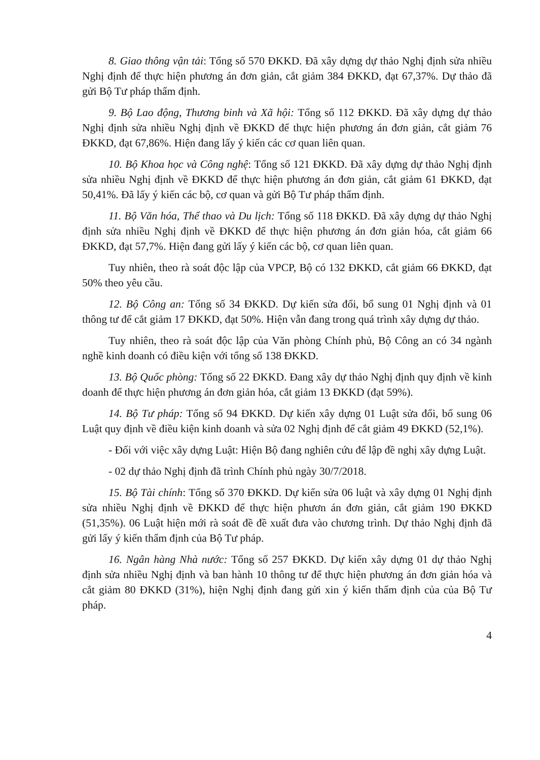8. Giao thông vận tải: Tổng số 570 ĐKKD. Đã xây dựng dự thảo Nghị định sửa nhiều Nghị định để thực hiện phương án đơn giản, cắt giảm 384 ĐKKD, đạt 67,37%. Dự thảo đã gửi Bộ Tư pháp thẩm định.
9. Bộ Lao động, Thương binh và Xã hội: Tổng số 112 ĐKKD. Đã xây dựng dự thảo Nghị định sửa nhiều Nghị định về ĐKKD để thực hiện phương án đơn giản, cắt giảm 76 ĐKKD, đạt 67,86%. Hiện đang lấy ý kiến các cơ quan liên quan.
10. Bộ Khoa học và Công nghệ: Tổng số 121 ĐKKD. Đã xây dựng dự thảo Nghị định sửa nhiều Nghị định về ĐKKD để thực hiện phương án đơn giản, cắt giảm 61 ĐKKD, đạt 50,41%. Đã lấy ý kiến các bộ, cơ quan và gửi Bộ Tư pháp thẩm định.
11. Bộ Văn hóa, Thể thao và Du lịch: Tổng số 118 ĐKKD. Đã xây dựng dự thảo Nghị định sửa nhiều Nghị định về ĐKKD để thực hiện phương án đơn giản hóa, cắt giảm 66 ĐKKD, đạt 57,7%. Hiện đang gửi lấy ý kiến các bộ, cơ quan liên quan.
Tuy nhiên, theo rà soát độc lập của VPCP, Bộ có 132 ĐKKD, cắt giảm 66 ĐKKD, đạt 50% theo yêu cầu.
12. Bộ Công an: Tổng số 34 ĐKKD. Dự kiến sửa đổi, bổ sung 01 Nghị định và 01 thông tư để cắt giảm 17 ĐKKD, đạt 50%. Hiện vẫn đang trong quá trình xây dựng dự thảo.
Tuy nhiên, theo rà soát độc lập của Văn phòng Chính phủ, Bộ Công an có 34 ngành nghề kinh doanh có điều kiện với tổng số 138 ĐKKD.
13. Bộ Quốc phòng: Tổng số 22 ĐKKD. Đang xây dự thảo Nghị định quy định về kinh doanh để thực hiện phương án đơn giản hóa, cắt giảm 13 ĐKKD (đạt 59%).
14. Bộ Tư pháp: Tổng số 94 ĐKKD. Dự kiến xây dựng 01 Luật sửa đổi, bổ sung 06 Luật quy định về điều kiện kinh doanh và sửa 02 Nghị định để cắt giảm 49 ĐKKD (52,1%).
- Đối với việc xây dựng Luật: Hiện Bộ đang nghiên cứu để lập đề nghị xây dựng Luật.
- 02 dự thảo Nghị định đã trình Chính phủ ngày 30/7/2018.
15. Bộ Tài chính: Tổng số 370 ĐKKD. Dự kiến sửa 06 luật và xây dựng 01 Nghị định sửa nhiều Nghị định về ĐKKD để thực hiện phươn án đơn giản, cắt giảm 190 ĐKKD (51,35%). 06 Luật hiện mới rà soát đề đề xuất đưa vào chương trình. Dự thảo Nghị định đã gửi lấy ý kiến thẩm định của Bộ Tư pháp.
16. Ngân hàng Nhà nước: Tổng số 257 ĐKKD. Dự kiến xây dựng 01 dự thảo Nghị định sửa nhiều Nghị định và ban hành 10 thông tư để thực hiện phương án đơn giản hóa và cắt giảm 80 ĐKKD (31%), hiện Nghị định đang gửi xin ý kiến thẩm định của của Bộ Tư pháp.
4